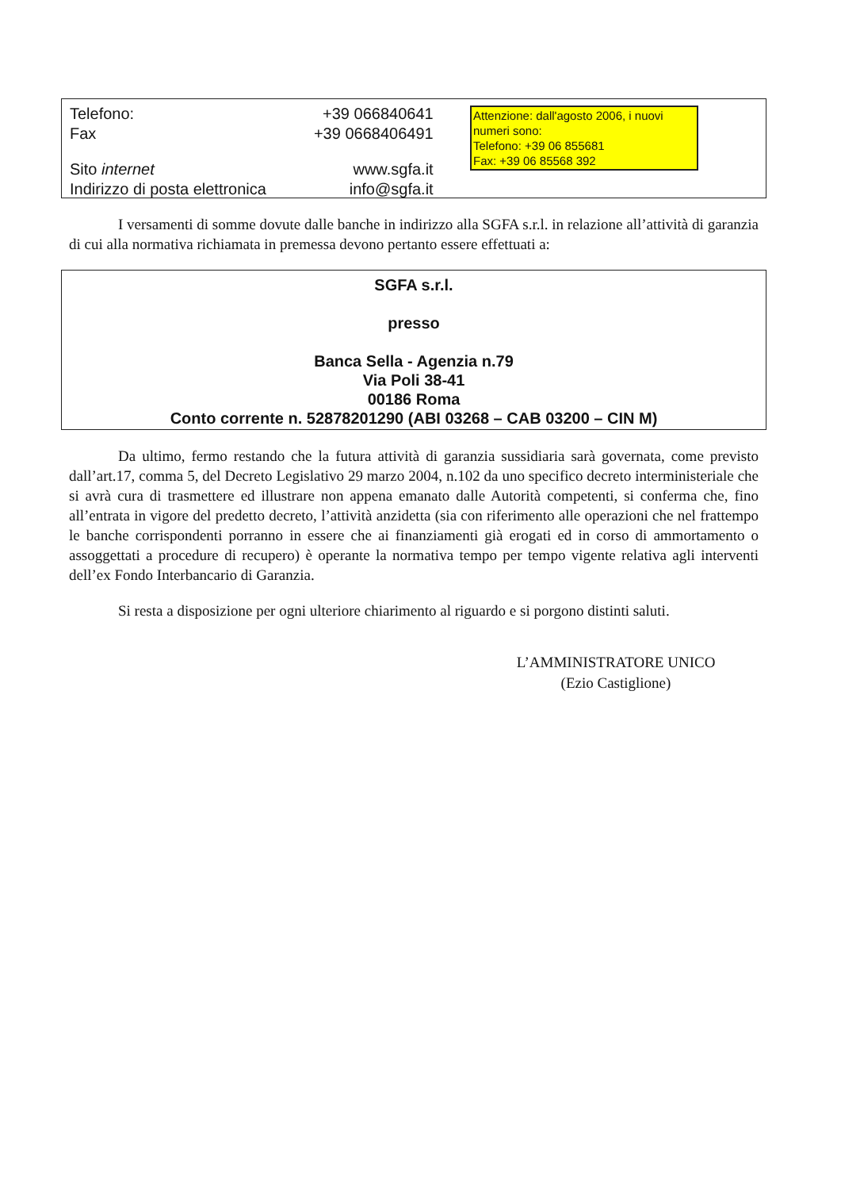| Telefono: Fax | +39 066840641 +39 0668406491 |
| Sito internet Indirizzo di posta elettronica | www.sgfa.it info@sgfa.it |
Attenzione: dall'agosto 2006, i nuovi numeri sono:
Telefono: +39 06 855681
Fax: +39 06 85568 392
I versamenti di somme dovute dalle banche in indirizzo alla SGFA s.r.l. in relazione all’attività di garanzia di cui alla normativa richiamata in premessa devono pertanto essere effettuati a:
SGFA s.r.l.
presso
Banca Sella - Agenzia n.79
Via Poli 38-41
00186 Roma
Conto corrente n. 52878201290 (ABI 03268 – CAB 03200 – CIN M)
Da ultimo, fermo restando che la futura attività di garanzia sussidiaria sarà governata, come previsto dall’art.17, comma 5, del Decreto Legislativo 29 marzo 2004, n.102 da uno specifico decreto interministeriale che si avrà cura di trasmettere ed illustrare non appena emanato dalle Autorità competenti, si conferma che, fino all’entrata in vigore del predetto decreto, l’attività anzidetta (sia con riferimento alle operazioni che nel frattempo le banche corrispondenti porranno in essere che ai finanziamenti già erogati ed in corso di ammortamento o assoggettati a procedure di recupero) è operante la normativa tempo per tempo vigente relativa agli interventi dell’ex Fondo Interbancario di Garanzia.
Si resta a disposizione per ogni ulteriore chiarimento al riguardo e si porgono distinti saluti.
L’AMMINISTRATORE UNICO
(Ezio Castiglione)